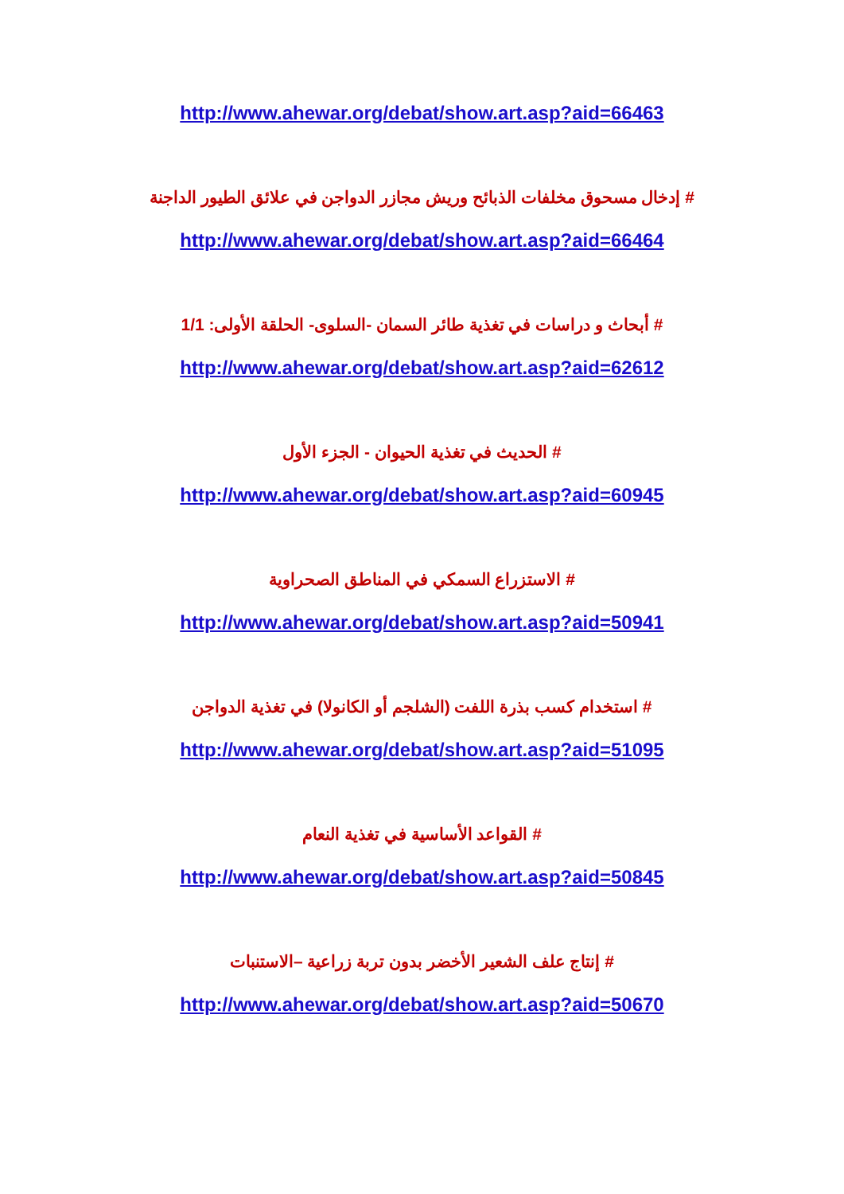http://www.ahewar.org/debat/show.art.asp?aid=66463
# إدخال مسحوق مخلفات الذبائح وريش مجازر الدواجن في علائق الطيور الداجنة
http://www.ahewar.org/debat/show.art.asp?aid=66464
# أبحاث و دراسات في تغذية طائر السمان -السلوى- الحلقة الأولى: 1/1
http://www.ahewar.org/debat/show.art.asp?aid=62612
# الحديث في تغذية الحيوان - الجزء الأول
http://www.ahewar.org/debat/show.art.asp?aid=60945
# الاستزراع السمكي في المناطق الصحراوية
http://www.ahewar.org/debat/show.art.asp?aid=50941
# استخدام كسب بذرة اللفت (الشلجم أو الكانولا) في تغذية الدواجن
http://www.ahewar.org/debat/show.art.asp?aid=51095
# القواعد الأساسية في تغذية النعام
http://www.ahewar.org/debat/show.art.asp?aid=50845
# إنتاج علف الشعير الأخضر بدون تربة زراعية –الاستنبات
http://www.ahewar.org/debat/show.art.asp?aid=50670